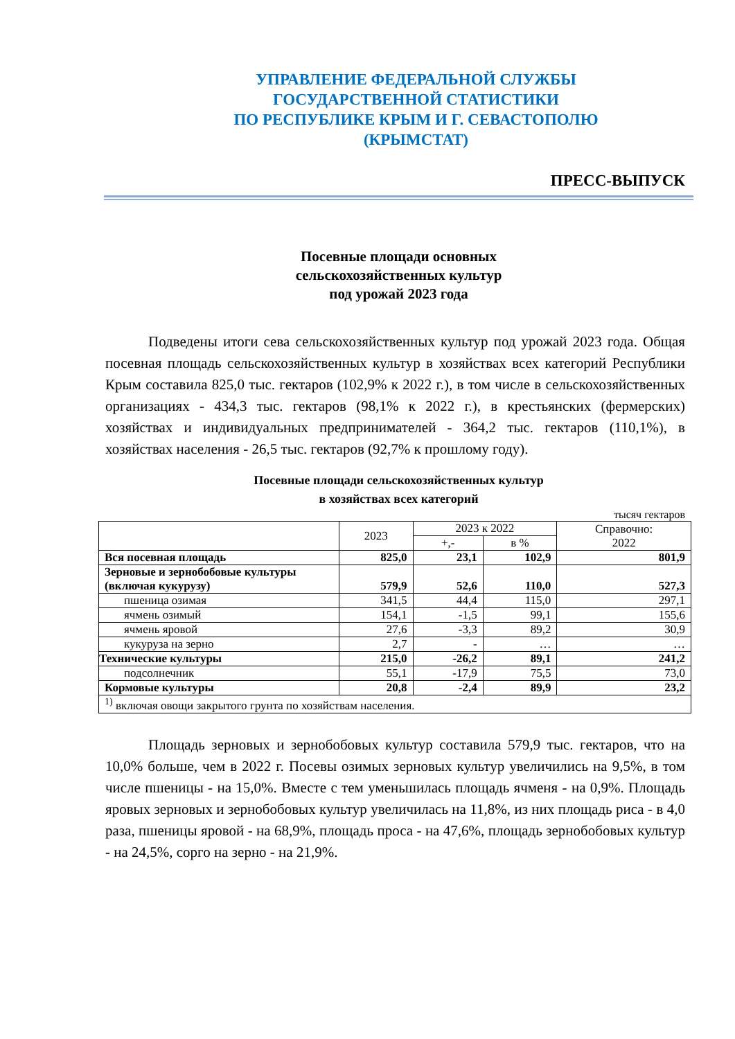УПРАВЛЕНИЕ ФЕДЕРАЛЬНОЙ СЛУЖБЫ
ГОСУДАРСТВЕННОЙ СТАТИСТИКИ
ПО РЕСПУБЛИКЕ КРЫМ И Г. СЕВАСТОПОЛЮ
(КРЫМСТАТ)
ПРЕСС-ВЫПУСК
Посевные площади основных
сельскохозяйственных культур
под урожай 2023 года
Подведены итоги сева сельскохозяйственных культур под урожай 2023 года. Общая посевная площадь сельскохозяйственных культур в хозяйствах всех категорий Республики Крым составила 825,0 тыс. гектаров (102,9% к 2022 г.), в том числе в сельскохозяйственных организациях - 434,3 тыс. гектаров (98,1% к 2022 г.), в крестьянских (фермерских) хозяйствах и индивидуальных предпринимателей - 364,2 тыс. гектаров (110,1%), в хозяйствах населения - 26,5 тыс. гектаров (92,7% к прошлому году).
Посевные площади сельскохозяйственных культур
в хозяйствах всех категорий
тысяч гектаров
| | 2023 | 2023 к 2022 | | Справочно: 2022 |
| --- | --- | --- | --- | --- |
| | | +,- | в % | |
| Вся посевная площадь | 825,0 | 23,1 | 102,9 | 801,9 |
| Зерновые и зернобобовые культуры (включая кукурузу) | 579,9 | 52,6 | 110,0 | 527,3 |
| пшеница озимая | 341,5 | 44,4 | 115,0 | 297,1 |
| ячмень озимый | 154,1 | -1,5 | 99,1 | 155,6 |
| ячмень яровой | 27,6 | -3,3 | 89,2 | 30,9 |
| кукуруза на зерно | 2,7 | - | … | … |
| Технические культуры | 215,0 | -26,2 | 89,1 | 241,2 |
| подсолнечник | 55,1 | -17,9 | 75,5 | 73,0 |
| Кормовые культуры | 20,8 | -2,4 | 89,9 | 23,2 |
| <sup>1)</sup> включая овощи закрытого грунта по хозяйствам населения. | | | | |
Площадь зерновых и зернобобовых культур составила 579,9 тыс. гектаров, что на 10,0% больше, чем в 2022 г. Посевы озимых зерновых культур увеличились на 9,5%, в том числе пшеницы - на 15,0%. Вместе с тем уменьшилась площадь ячменя - на 0,9%. Площадь яровых зерновых и зернобобовых культур увеличилась на 11,8%, из них площадь риса - в 4,0 раза, пшеницы яровой - на 68,9%, площадь проса - на 47,6%, площадь зернобобовых культур - на 24,5%, сорго на зерно - на 21,9%.